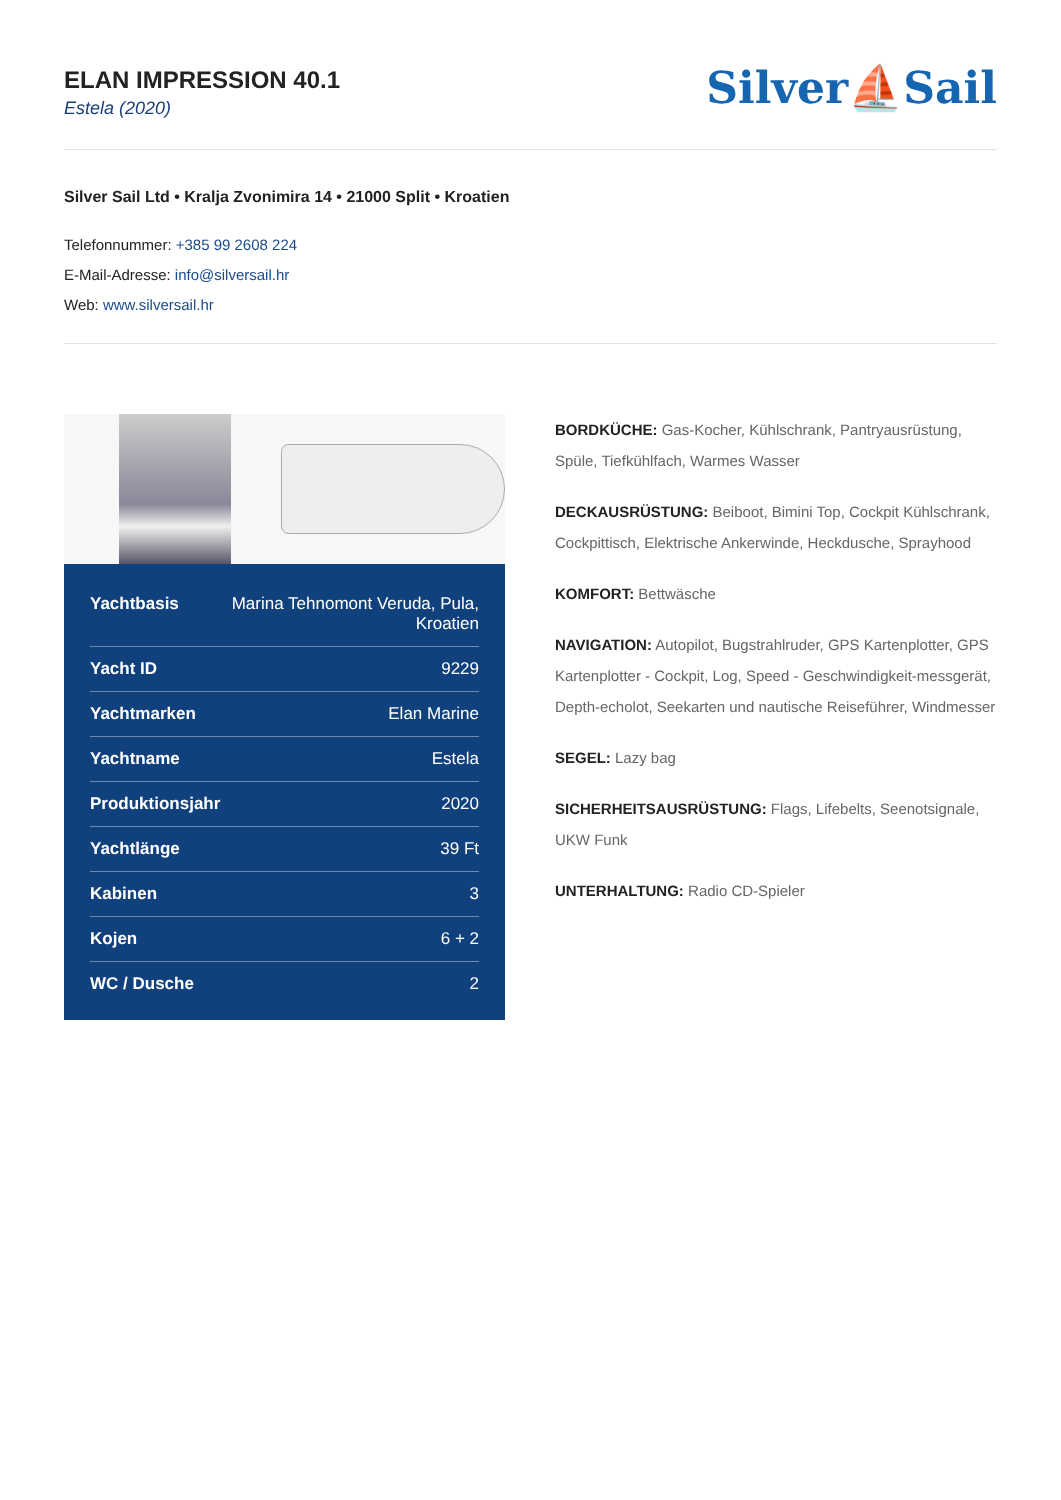ELAN IMPRESSION 40.1
Estela (2020)
Silver⛵Sail
Silver Sail Ltd • Kralja Zvonimira 14 • 21000 Split • Kroatien
Telefonnummer: +385 99 2608 224
E-Mail-Adresse: info@silversail.hr
Web: www.silversail.hr
| Yachtbasis | Marina Tehnomont Veruda, Pula, Kroatien |
| Yacht ID | 9229 |
| Yachtmarken | Elan Marine |
| Yachtname | Estela |
| Produktionsjahr | 2020 |
| Yachtlänge | 39 Ft |
| Kabinen | 3 |
| Kojen | 6 + 2 |
| WC / Dusche | 2 |
BORDKÜCHE: Gas-Kocher, Kühlschrank, Pantryausrüstung, Spüle, Tiefkühlfach, Warmes Wasser
DECKAUSRÜSTUNG: Beiboot, Bimini Top, Cockpit Kühlschrank, Cockpittisch, Elektrische Ankerwinde, Heckdusche, Sprayhood
KOMFORT: Bettwäsche
NAVIGATION: Autopilot, Bugstrahlruder, GPS Kartenplotter, GPS Kartenplotter - Cockpit, Log, Speed - Geschwindigkeit-messgerät, Depth-echolot, Seekarten und nautische Reiseführer, Windmesser
SEGEL: Lazy bag
SICHERHEITSAUSRÜSTUNG: Flags, Lifebelts, Seenotsignale, UKW Funk
UNTERHALTUNG: Radio CD-Spieler